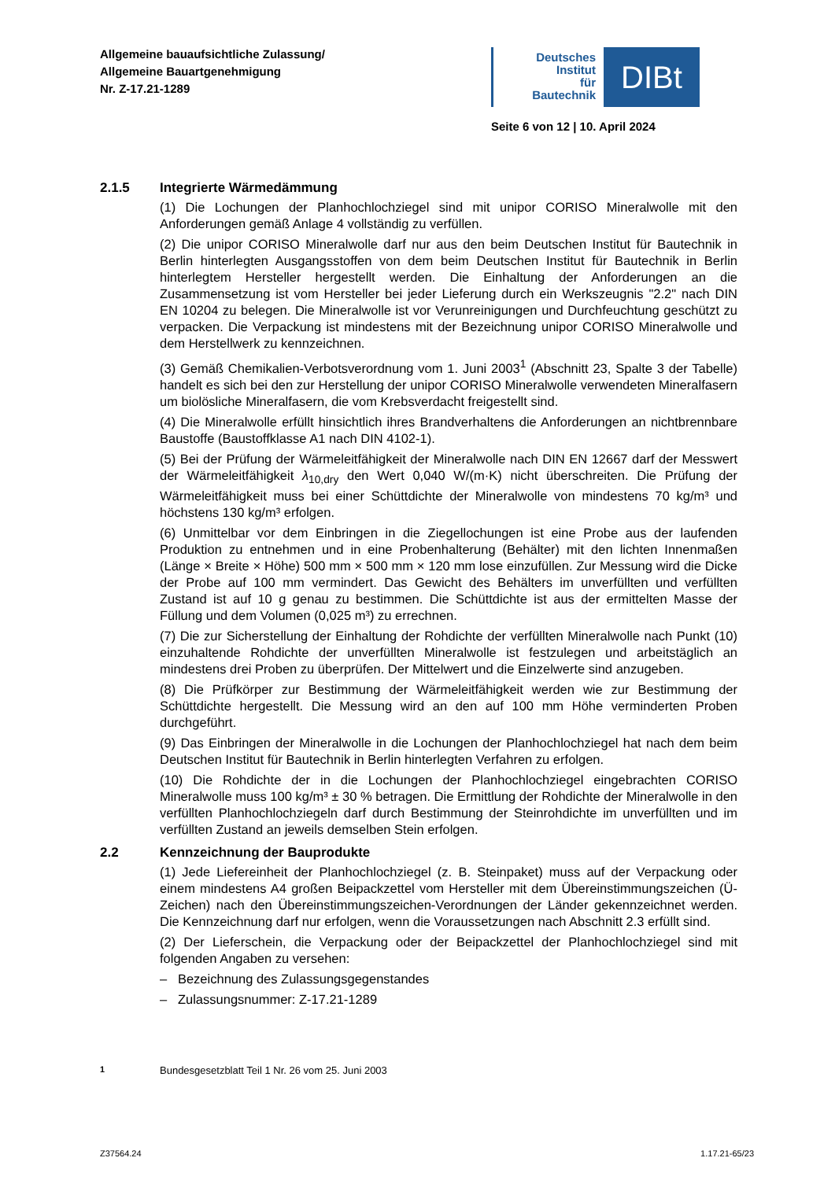Allgemeine bauaufsichtliche Zulassung/
Allgemeine Bauartgenehmigung
Nr. Z-17.21-1289
Deutsches
Institut
für
Bautechnik
DIBt
Seite 6 von 12 | 10. April 2024
2.1.5 Integrierte Wärmedämmung
(1) Die Lochungen der Planhochlochziegel sind mit unipor CORISO Mineralwolle mit den Anforderungen gemäß Anlage 4 vollständig zu verfüllen.
(2) Die unipor CORISO Mineralwolle darf nur aus den beim Deutschen Institut für Bautechnik in Berlin hinterlegten Ausgangsstoffen von dem beim Deutschen Institut für Bautechnik in Berlin hinterlegtem Hersteller hergestellt werden. Die Einhaltung der Anforderungen an die Zusammensetzung ist vom Hersteller bei jeder Lieferung durch ein Werkszeugnis "2.2" nach DIN EN 10204 zu belegen. Die Mineralwolle ist vor Verunreinigungen und Durchfeuchtung geschützt zu verpacken. Die Verpackung ist mindestens mit der Bezeichnung unipor CORISO Mineralwolle und dem Herstellwerk zu kennzeichnen.
(3) Gemäß Chemikalien-Verbotsverordnung vom 1. Juni 2003<sup>1</sup> (Abschnitt 23, Spalte 3 der Tabelle) handelt es sich bei den zur Herstellung der unipor CORISO Mineralwolle verwendeten Mineralfasern um biolösliche Mineralfasern, die vom Krebsverdacht freigestellt sind.
(4) Die Mineralwolle erfüllt hinsichtlich ihres Brandverhaltens die Anforderungen an nichtbrennbare Baustoffe (Baustoffklasse A1 nach DIN 4102-1).
(5) Bei der Prüfung der Wärmeleitfähigkeit der Mineralwolle nach DIN EN 12667 darf der Messwert der Wärmeleitfähigkeit λ<sub>10,dry</sub> den Wert 0,040 W/(m·K) nicht überschreiten. Die Prüfung der Wärmeleitfähigkeit muss bei einer Schüttdichte der Mineralwolle von mindestens 70 kg/m³ und höchstens 130 kg/m³ erfolgen.
(6) Unmittelbar vor dem Einbringen in die Ziegellochungen ist eine Probe aus der laufenden Produktion zu entnehmen und in eine Probenhalterung (Behälter) mit den lichten Innenmaßen (Länge × Breite × Höhe) 500 mm × 500 mm × 120 mm lose einzufüllen. Zur Messung wird die Dicke der Probe auf 100 mm vermindert. Das Gewicht des Behälters im unverfüllten und verfüllten Zustand ist auf 10 g genau zu bestimmen. Die Schüttdichte ist aus der ermittelten Masse der Füllung und dem Volumen (0,025 m³) zu errechnen.
(7) Die zur Sicherstellung der Einhaltung der Rohdichte der verfüllten Mineralwolle nach Punkt (10) einzuhaltende Rohdichte der unverfüllten Mineralwolle ist festzulegen und arbeitstäglich an mindestens drei Proben zu überprüfen. Der Mittelwert und die Einzelwerte sind anzugeben.
(8) Die Prüfkörper zur Bestimmung der Wärmeleitfähigkeit werden wie zur Bestimmung der Schüttdichte hergestellt. Die Messung wird an den auf 100 mm Höhe verminderten Proben durchgeführt.
(9) Das Einbringen der Mineralwolle in die Lochungen der Planhochlochziegel hat nach dem beim Deutschen Institut für Bautechnik in Berlin hinterlegten Verfahren zu erfolgen.
(10) Die Rohdichte der in die Lochungen der Planhochlochziegel eingebrachten CORISO Mineralwolle muss 100 kg/m³ ± 30 % betragen. Die Ermittlung der Rohdichte der Mineralwolle in den verfüllten Planhochlochziegeln darf durch Bestimmung der Steinrohdichte im unverfüllten und im verfüllten Zustand an jeweils demselben Stein erfolgen.
2.2 Kennzeichnung der Bauprodukte
(1) Jede Liefereinheit der Planhochlochziegel (z. B. Steinpaket) muss auf der Verpackung oder einem mindestens A4 großen Beipackzettel vom Hersteller mit dem Übereinstimmungszeichen (Ü-Zeichen) nach den Übereinstimmungszeichen-Verordnungen der Länder gekennzeichnet werden. Die Kennzeichnung darf nur erfolgen, wenn die Voraussetzungen nach Abschnitt 2.3 erfüllt sind.
(2) Der Lieferschein, die Verpackung oder der Beipackzettel der Planhochlochziegel sind mit folgenden Angaben zu versehen:
– Bezeichnung des Zulassungsgegenstandes
– Zulassungsnummer: Z-17.21-1289
<sup>1</sup> Bundesgesetzblatt Teil 1 Nr. 26 vom 25. Juni 2003
Z37564.24 1.17.21-65/23